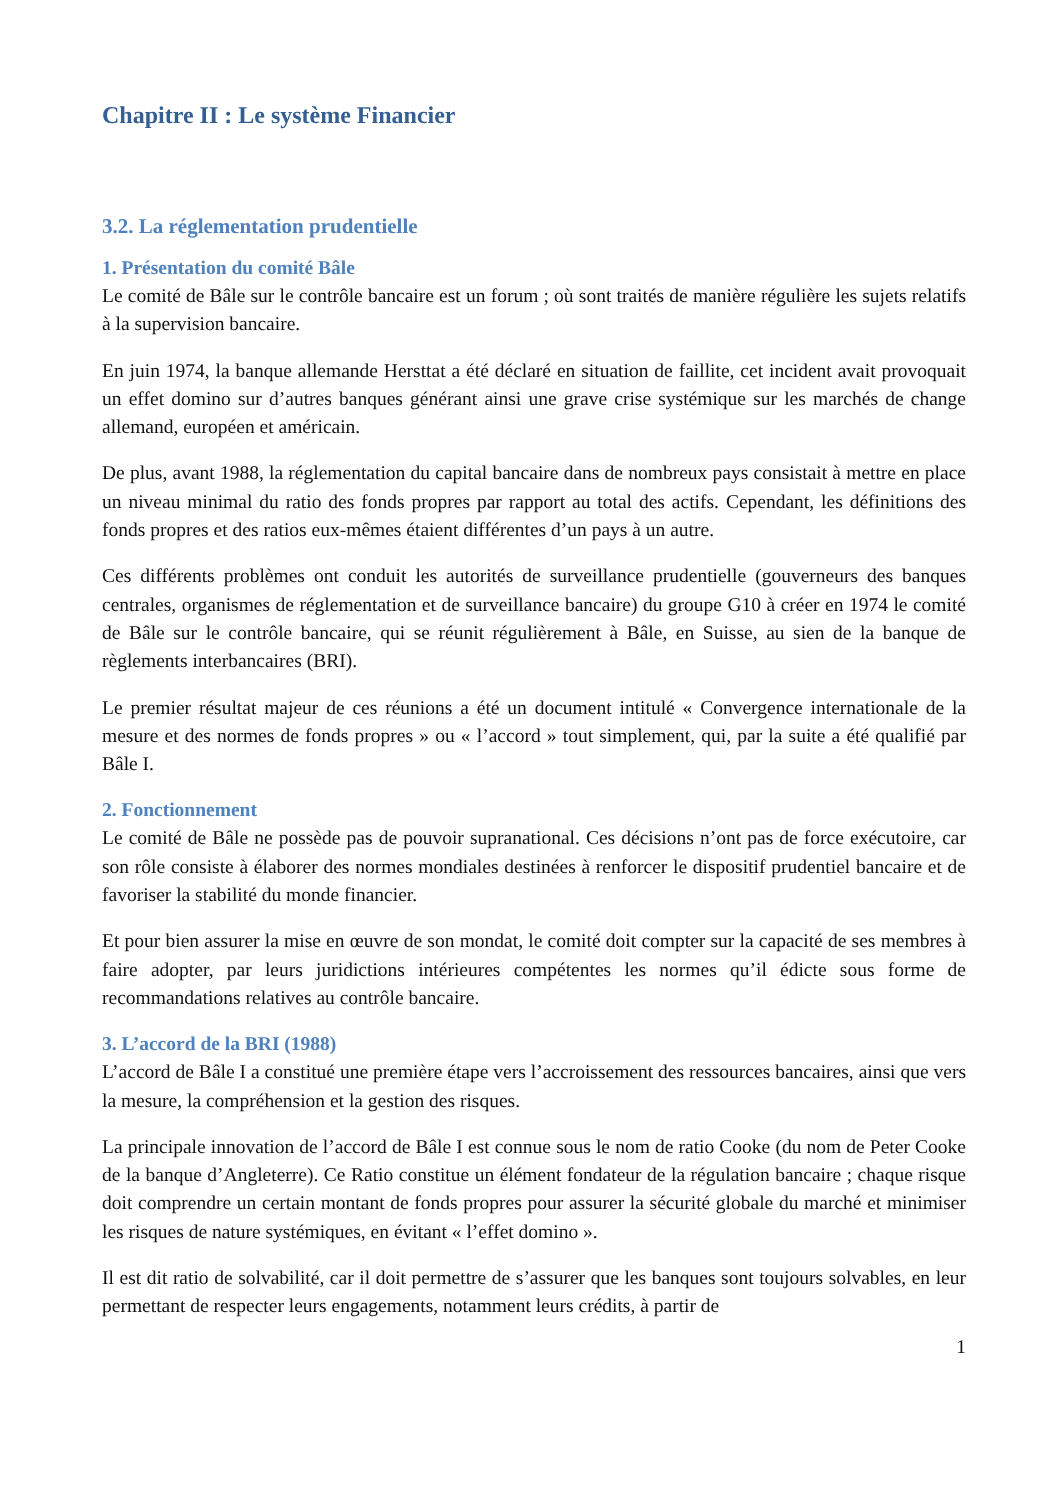Chapitre II : Le système Financier
3.2. La réglementation prudentielle
1. Présentation du comité Bâle
Le comité de Bâle sur le contrôle bancaire est un forum ; où sont traités de manière régulière les sujets relatifs à la supervision bancaire.
En juin 1974, la banque allemande Hersttat a été déclaré en situation de faillite, cet incident avait provoquait un effet domino sur d’autres banques générant ainsi une grave crise systémique sur les marchés de change allemand, européen et américain.
De plus, avant 1988, la réglementation du capital bancaire dans de nombreux pays consistait à mettre en place un niveau minimal du ratio des fonds propres par rapport au total des actifs. Cependant, les définitions des fonds propres et des ratios eux-mêmes étaient différentes d’un pays à un autre.
Ces différents problèmes ont conduit les autorités de surveillance prudentielle (gouverneurs des banques centrales, organismes de réglementation et de surveillance bancaire) du groupe G10 à créer en 1974 le comité de Bâle sur le contrôle bancaire, qui se réunit régulièrement à Bâle, en Suisse, au sien de la banque de règlements interbancaires (BRI).
Le premier résultat majeur de ces réunions a été un document intitulé « Convergence internationale de la mesure et des normes de fonds propres » ou « l’accord » tout simplement, qui, par la suite a été qualifié par Bâle I.
2. Fonctionnement
Le comité de Bâle ne possède pas de pouvoir supranational. Ces décisions n’ont pas de force exécutoire, car son rôle consiste à élaborer des normes mondiales destinées à renforcer le dispositif prudentiel bancaire et de favoriser la stabilité du monde financier.
Et pour bien assurer la mise en œuvre de son mondat, le comité doit compter sur la capacité de ses membres à faire adopter, par leurs juridictions intérieures compétentes les normes qu’il édicte sous forme de recommandations relatives au contrôle bancaire.
3. L’accord de la BRI (1988)
L’accord de Bâle I a constitué une première étape vers l’accroissement des ressources bancaires, ainsi que vers la mesure, la compréhension et la gestion des risques.
La principale innovation de l’accord de Bâle I est connue sous le nom de ratio Cooke (du nom de Peter Cooke de la banque d’Angleterre). Ce Ratio constitue un élément fondateur de la régulation bancaire ; chaque risque doit comprendre un certain montant de fonds propres pour assurer la sécurité globale du marché et minimiser les risques de nature systémiques, en évitant « l’effet domino ».
Il est dit ratio de solvabilité, car il doit permettre de s’assurer que les banques sont toujours solvables, en leur permettant de respecter leurs engagements, notamment leurs crédits, à partir de
1